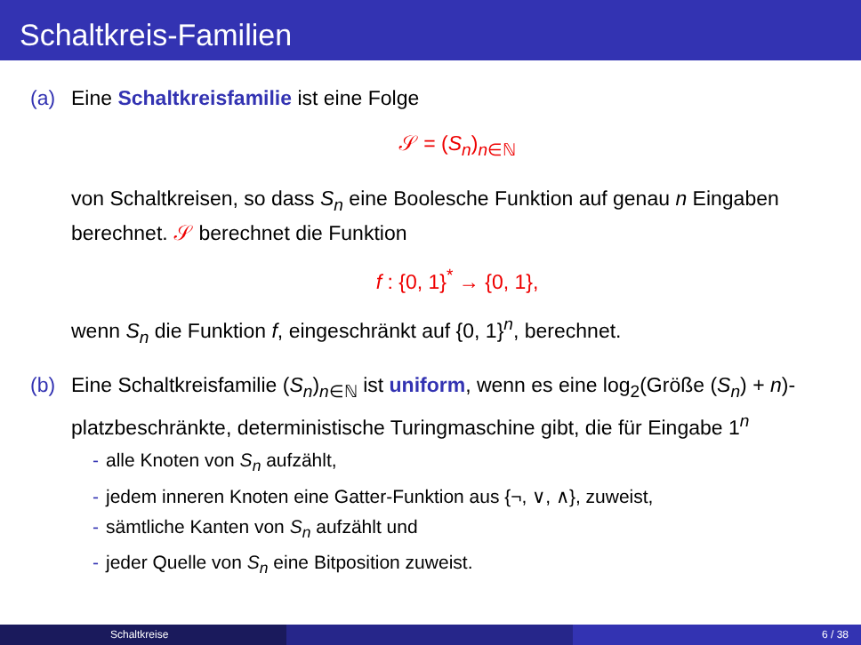Schaltkreis-Familien
(a) Eine Schaltkreisfamilie ist eine Folge
𝒮 = (S<sub>n</sub>)<sub>n∈ℕ</sub>
von Schaltkreisen, so dass S<sub>n</sub> eine Boolesche Funktion auf genau n Eingaben berechnet. 𝒮 berechnet die Funktion
f : {0, 1}<sup>*</sup> → {0, 1},
wenn S<sub>n</sub> die Funktion f, eingeschränkt auf {0, 1}<sup>n</sup>, berechnet.
(b) Eine Schaltkreisfamilie (S<sub>n</sub>)<sub>n∈ℕ</sub> ist uniform, wenn es eine log<sub>2</sub>(Größe (S<sub>n</sub>) + n)-platzbeschränkte, deterministische Turingmaschine gibt, die für Eingabe 1<sup>n</sup>
- alle Knoten von S<sub>n</sub> aufzählt,
- jedem inneren Knoten eine Gatter-Funktion aus {¬, ∨, ∧}, zuweist,
- sämtliche Kanten von S<sub>n</sub> aufzählt und
- jeder Quelle von S<sub>n</sub> eine Bitposition zuweist.
Schaltkreise 6 / 38